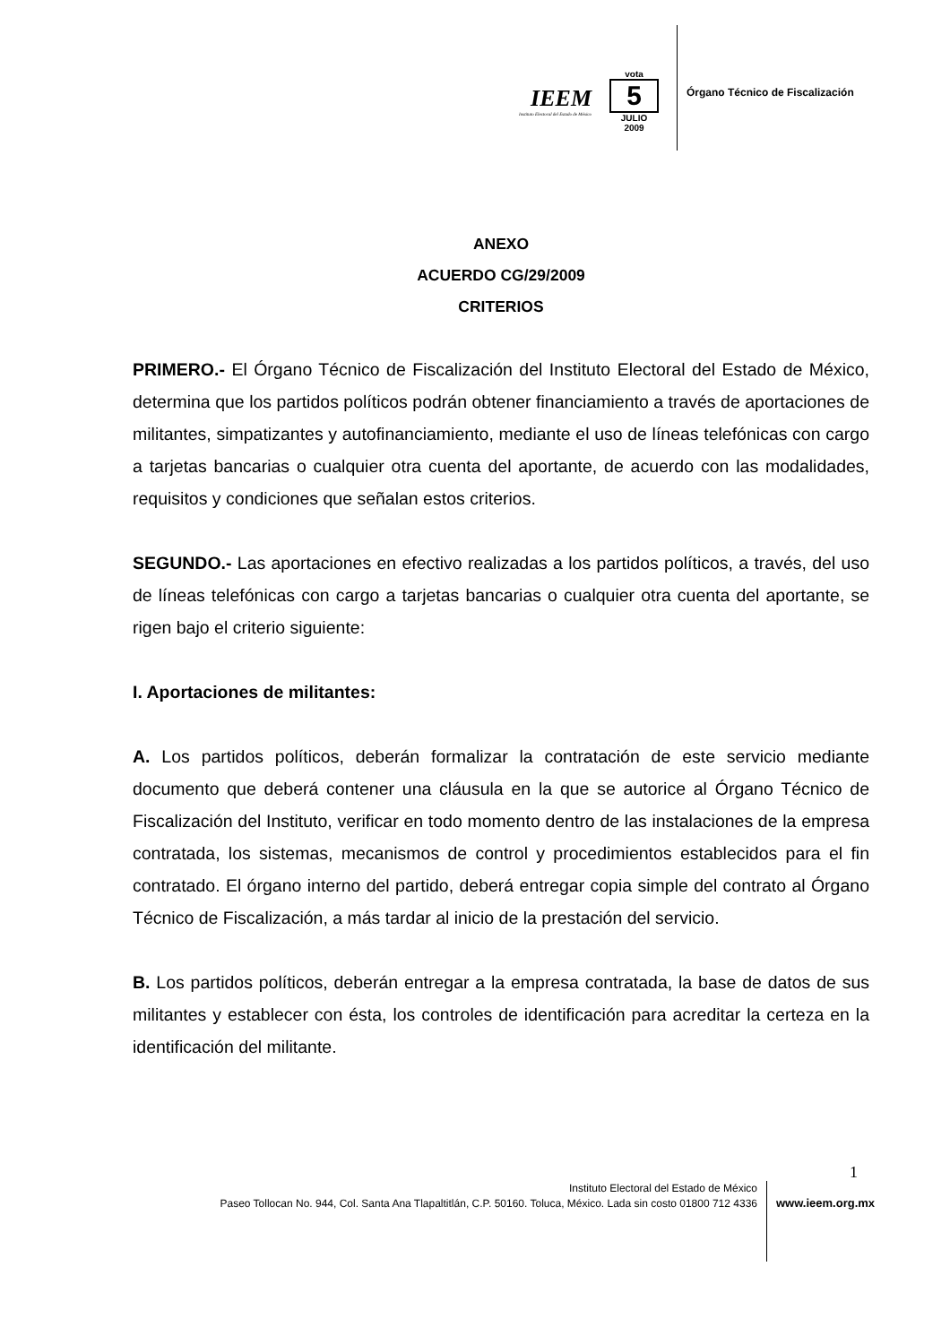IEEM
Instituto Electoral del Estado de México
vota
5
JULIO
2009
Órgano Técnico de Fiscalización
ANEXO
ACUERDO CG/29/2009
CRITERIOS
PRIMERO.- El Órgano Técnico de Fiscalización del Instituto Electoral del Estado de México, determina que los partidos políticos podrán obtener financiamiento a través de aportaciones de militantes, simpatizantes y autofinanciamiento, mediante el uso de líneas telefónicas con cargo a tarjetas bancarias o cualquier otra cuenta del aportante, de acuerdo con las modalidades, requisitos y condiciones que señalan estos criterios.
SEGUNDO.- Las aportaciones en efectivo realizadas a los partidos políticos, a través, del uso de líneas telefónicas con cargo a tarjetas bancarias o cualquier otra cuenta del aportante, se rigen bajo el criterio siguiente:
I. Aportaciones de militantes:
A. Los partidos políticos, deberán formalizar la contratación de este servicio mediante documento que deberá contener una cláusula en la que se autorice al Órgano Técnico de Fiscalización del Instituto, verificar en todo momento dentro de las instalaciones de la empresa contratada, los sistemas, mecanismos de control y procedimientos establecidos para el fin contratado. El órgano interno del partido, deberá entregar copia simple del contrato al Órgano Técnico de Fiscalización, a más tardar al inicio de la prestación del servicio.
B. Los partidos políticos, deberán entregar a la empresa contratada, la base de datos de sus militantes y establecer con ésta, los controles de identificación para acreditar la certeza en la identificación del militante.
1
Instituto Electoral del Estado de México
Paseo Tollocan No. 944, Col. Santa Ana Tlapaltitlán, C.P. 50160. Toluca, México. Lada sin costo 01800 712 4336
www.ieem.org.mx